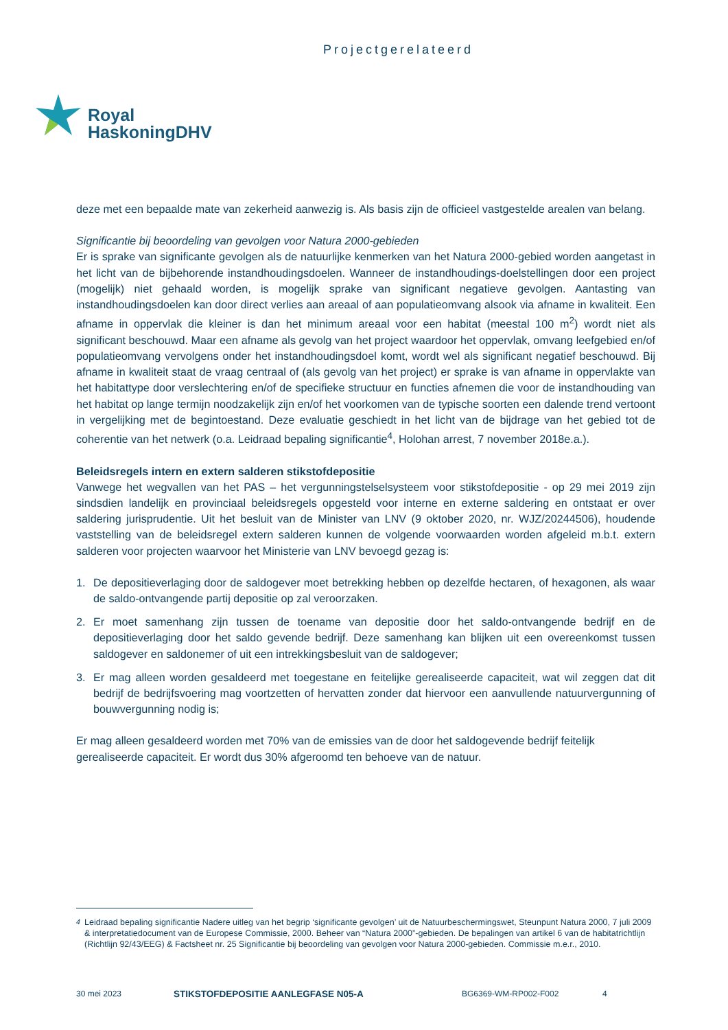Projectgerelateerd
Royal
HaskoningDHV
deze met een bepaalde mate van zekerheid aanwezig is. Als basis zijn de officieel vastgestelde arealen van belang.
Significantie bij beoordeling van gevolgen voor Natura 2000-gebieden
Er is sprake van significante gevolgen als de natuurlijke kenmerken van het Natura 2000-gebied worden aangetast in het licht van de bijbehorende instandhoudingsdoelen. Wanneer de instandhoudings-doelstellingen door een project (mogelijk) niet gehaald worden, is mogelijk sprake van significant negatieve gevolgen. Aantasting van instandhoudingsdoelen kan door direct verlies aan areaal of aan populatieomvang alsook via afname in kwaliteit. Een afname in oppervlak die kleiner is dan het minimum areaal voor een habitat (meestal 100 m<sup>2</sup>) wordt niet als significant beschouwd. Maar een afname als gevolg van het project waardoor het oppervlak, omvang leefgebied en/of populatieomvang vervolgens onder het instandhoudingsdoel komt, wordt wel als significant negatief beschouwd. Bij afname in kwaliteit staat de vraag centraal of (als gevolg van het project) er sprake is van afname in oppervlakte van het habitattype door verslechtering en/of de specifieke structuur en functies afnemen die voor de instandhouding van het habitat op lange termijn noodzakelijk zijn en/of het voorkomen van de typische soorten een dalende trend vertoont in vergelijking met de begintoestand. Deze evaluatie geschiedt in het licht van de bijdrage van het gebied tot de coherentie van het netwerk (o.a. Leidraad bepaling significantie<sup>4</sup>, Holohan arrest, 7 november 2018e.a.).
Beleidsregels intern en extern salderen stikstofdepositie
Vanwege het wegvallen van het PAS – het vergunningstelselsysteem voor stikstofdepositie - op 29 mei 2019 zijn sindsdien landelijk en provinciaal beleidsregels opgesteld voor interne en externe saldering en ontstaat er over saldering jurisprudentie. Uit het besluit van de Minister van LNV (9 oktober 2020, nr. WJZ/20244506), houdende vaststelling van de beleidsregel extern salderen kunnen de volgende voorwaarden worden afgeleid m.b.t. extern salderen voor projecten waarvoor het Ministerie van LNV bevoegd gezag is:
1. De depositieverlaging door de saldogever moet betrekking hebben op dezelfde hectaren, of hexagonen, als waar de saldo-ontvangende partij depositie op zal veroorzaken.
2. Er moet samenhang zijn tussen de toename van depositie door het saldo-ontvangende bedrijf en de depositieverlaging door het saldo gevende bedrijf. Deze samenhang kan blijken uit een overeenkomst tussen saldogever en saldonemer of uit een intrekkingsbesluit van de saldogever;
3. Er mag alleen worden gesaldeerd met toegestane en feitelijke gerealiseerde capaciteit, wat wil zeggen dat dit bedrijf de bedrijfsvoering mag voortzetten of hervatten zonder dat hiervoor een aanvullende natuurvergunning of bouwvergunning nodig is;
Er mag alleen gesaldeerd worden met 70% van de emissies van de door het saldogevende bedrijf feitelijk gerealiseerde capaciteit. Er wordt dus 30% afgeroomd ten behoeve van de natuur.
<sup>4</sup> Leidraad bepaling significantie Nadere uitleg van het begrip ‘significante gevolgen’ uit de Natuurbeschermingswet, Steunpunt Natura 2000, 7 juli 2009 & interpretatiedocument van de Europese Commissie, 2000. Beheer van “Natura 2000”-gebieden. De bepalingen van artikel 6 van de habitatrichtlijn (Richtlijn 92/43/EEG) & Factsheet nr. 25 Significantie bij beoordeling van gevolgen voor Natura 2000-gebieden. Commissie m.e.r., 2010.
30 mei 2023 STIKSTOFDEPOSITIE AANLEGFASE N05-A BG6369-WM-RP002-F002 4